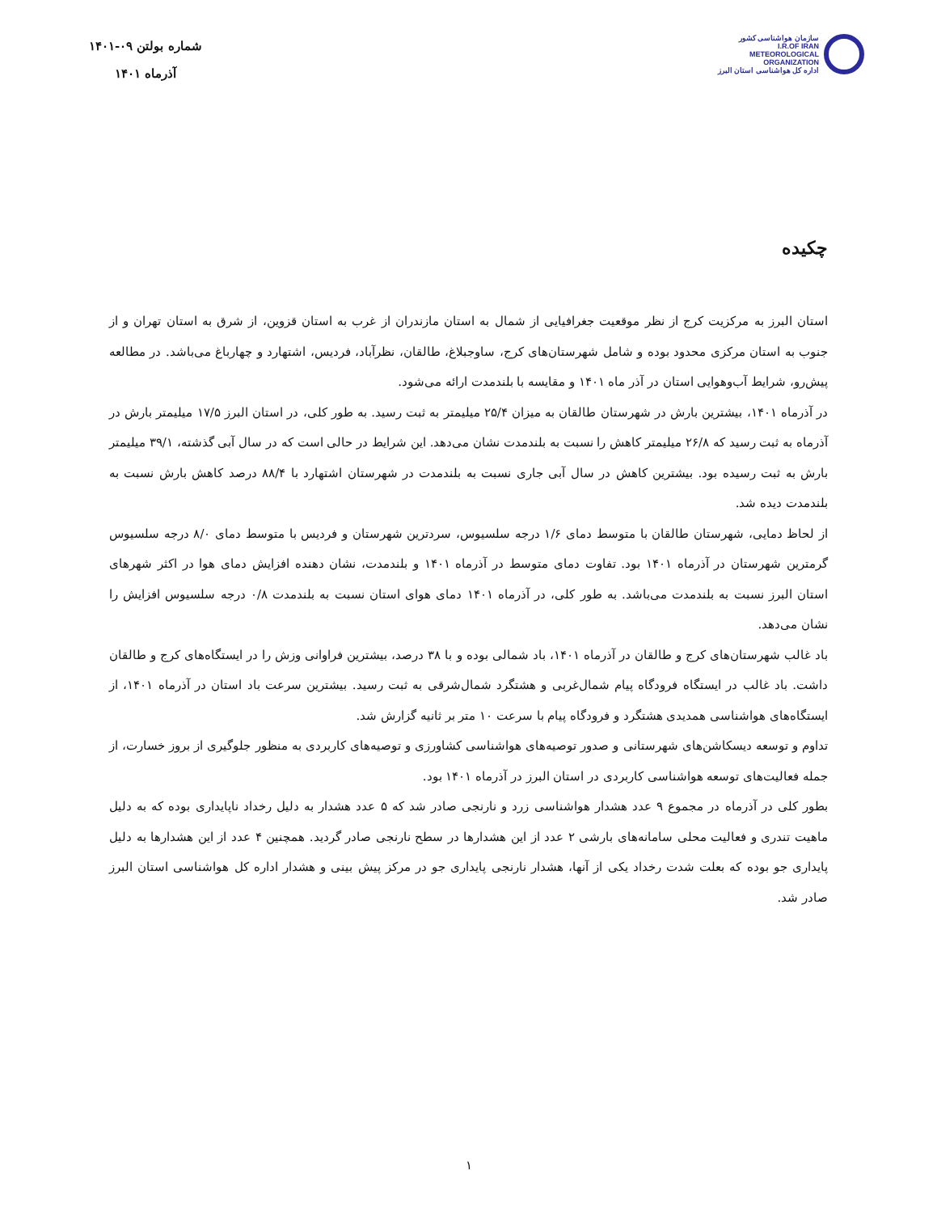سازمان هواشناسی کشور
I.R.OF IRAN
METEOROLOGICAL
ORGANIZATION
اداره کل هواشناسی استان البرز
شماره بولتن ۰۹-۱۴۰۱
آذرماه ۱۴۰۱
چکیده
استان البرز به مرکزیت کرج از نظر موقعیت جغرافیایی از شمال به استان مازندران از غرب به استان قزوین، از شرق به استان تهران و از جنوب به استان مرکزی محدود بوده و شامل شهرستان‌های کرج، ساوجبلاغ، طالقان، نظرآباد، فردیس، اشتهارد و چهارباغ می‌باشد. در مطالعه پیش‌رو، شرایط آب‌وهوایی استان در آذر ماه ۱۴۰۱ و مقایسه با بلندمدت ارائه می‌شود.
در آذرماه ۱۴۰۱، بیشترین بارش در شهرستان طالقان به میزان ۲۵/۴ میلیمتر به ثبت رسید. به طور کلی، در استان البرز ۱۷/۵ میلیمتر بارش در آذرماه به ثبت رسید که ۲۶/۸ میلیمتر کاهش را نسبت به بلندمدت نشان می‌دهد. این شرایط در حالی است که در سال آبی گذشته، ۳۹/۱ میلیمتر بارش به ثبت رسیده بود. بیشترین کاهش در سال آبی جاری نسبت به بلندمدت در شهرستان اشتهارد با ۸۸/۴ درصد کاهش بارش نسبت به بلندمدت دیده شد.
از لحاظ دمایی، شهرستان طالقان با متوسط دمای ۱/۶ درجه سلسیوس، سردترین شهرستان و فردیس با متوسط دمای ۸/۰ درجه سلسیوس گرمترین شهرستان در آذرماه ۱۴۰۱ بود. تفاوت دمای متوسط در آذرماه ۱۴۰۱ و بلندمدت، نشان دهنده افزایش دمای هوا در اکثر شهرهای استان البرز نسبت به بلندمدت می‌باشد. به طور کلی، در آذرماه ۱۴۰۱ دمای هوای استان نسبت به بلندمدت ۰/۸ درجه سلسیوس افزایش را نشان می‌دهد.
باد غالب شهرستان‌های کرج و طالقان در آذرماه ۱۴۰۱، باد شمالی بوده و با ۳۸ درصد، بیشترین فراوانی وزش را در ایستگاه‌های کرج و طالقان داشت. باد غالب در ایستگاه فرودگاه پیام شمال‌غربی و هشتگرد شمال‌شرقی به ثبت رسید. بیشترین سرعت باد استان در آذرماه ۱۴۰۱، از ایستگاه‌های هواشناسی همدیدی هشتگرد و فرودگاه پیام با سرعت ۱۰ متر بر ثانیه گزارش شد.
تداوم و توسعه دیسکاشن‌های شهرستانی و صدور توصیه‌های هواشناسی کشاورزی و توصیه‌های کاربردی به منظور جلوگیری از بروز خسارت، از جمله فعالیت‌های توسعه هواشناسی کاربردی در استان البرز در آذرماه ۱۴۰۱ بود.
بطور کلی در آذرماه در مجموع ۹ عدد هشدار هواشناسی زرد و نارنجی صادر شد که ۵ عدد هشدار به دلیل رخداد ناپایداری بوده که به دلیل ماهیت تندری و فعالیت محلی سامانه‌های بارشی ۲ عدد از این هشدارها در سطح نارنجی صادر گردید. همچنین ۴ عدد از این هشدارها به دلیل پایداری جو بوده که بعلت شدت رخداد یکی از آنها، هشدار نارنجی پایداری جو در مرکز پیش بینی و هشدار اداره کل هواشناسی استان البرز صادر شد.
۱